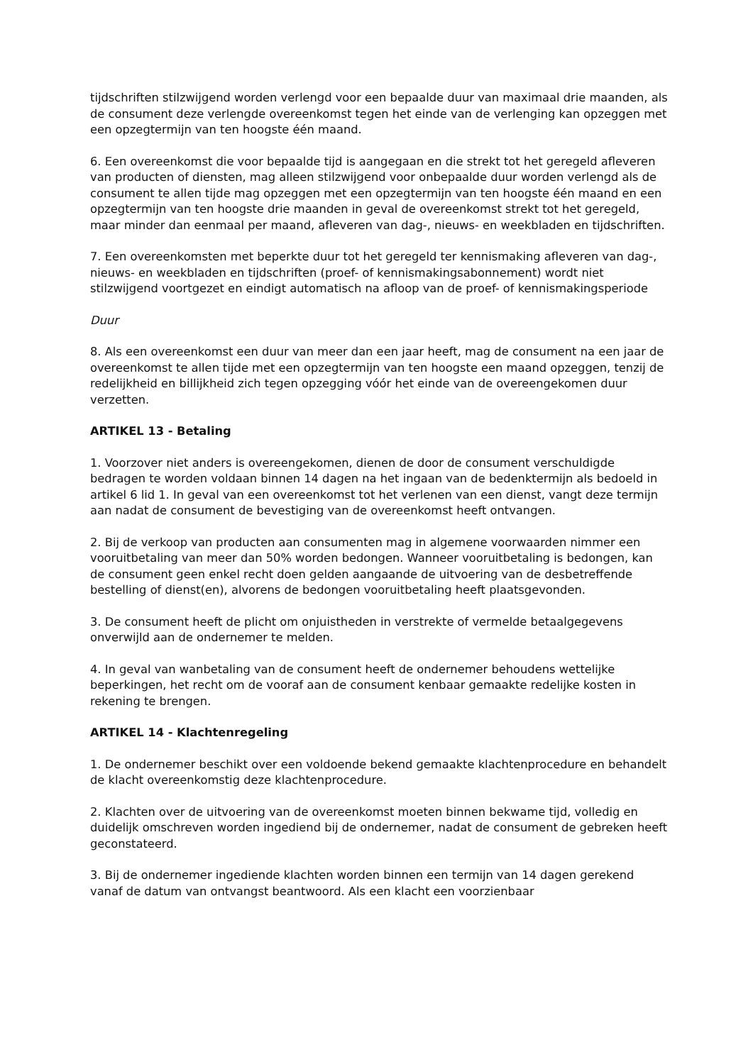tijdschriften stilzwijgend worden verlengd voor een bepaalde duur van maximaal drie maanden, als de consument deze verlengde overeenkomst tegen het einde van de verlenging kan opzeggen met een opzegtermijn van ten hoogste één maand.
6. Een overeenkomst die voor bepaalde tijd is aangegaan en die strekt tot het geregeld afleveren van producten of diensten, mag alleen stilzwijgend voor onbepaalde duur worden verlengd als de consument te allen tijde mag opzeggen met een opzegtermijn van ten hoogste één maand en een opzegtermijn van ten hoogste drie maanden in geval de overeenkomst strekt tot het geregeld, maar minder dan eenmaal per maand, afleveren van dag-, nieuws- en weekbladen en tijdschriften.
7. Een overeenkomsten met beperkte duur tot het geregeld ter kennismaking afleveren van dag-, nieuws- en weekbladen en tijdschriften (proef- of kennismakingsabonnement) wordt niet stilzwijgend voortgezet en eindigt automatisch na afloop van de proef- of kennismakingsperiode
Duur
8. Als een overeenkomst een duur van meer dan een jaar heeft, mag de consument na een jaar de overeenkomst te allen tijde met een opzegtermijn van ten hoogste een maand opzeggen, tenzij de redelijkheid en billijkheid zich tegen opzegging vóór het einde van de overeengekomen duur verzetten.
ARTIKEL 13 - Betaling
1. Voorzover niet anders is overeengekomen, dienen de door de consument verschuldigde bedragen te worden voldaan binnen 14 dagen na het ingaan van de bedenktermijn als bedoeld in artikel 6 lid 1. In geval van een overeenkomst tot het verlenen van een dienst, vangt deze termijn aan nadat de consument de bevestiging van de overeenkomst heeft ontvangen.
2. Bij de verkoop van producten aan consumenten mag in algemene voorwaarden nimmer een vooruitbetaling van meer dan 50% worden bedongen. Wanneer vooruitbetaling is bedongen, kan de consument geen enkel recht doen gelden aangaande de uitvoering van de desbetreffende bestelling of dienst(en), alvorens de bedongen vooruitbetaling heeft plaatsgevonden.
3. De consument heeft de plicht om onjuistheden in verstrekte of vermelde betaalgegevens onverwijld aan de ondernemer te melden.
4. In geval van wanbetaling van de consument heeft de ondernemer behoudens wettelijke beperkingen, het recht om de vooraf aan de consument kenbaar gemaakte redelijke kosten in rekening te brengen.
ARTIKEL 14 - Klachtenregeling
1. De ondernemer beschikt over een voldoende bekend gemaakte klachtenprocedure en behandelt de klacht overeenkomstig deze klachtenprocedure.
2. Klachten over de uitvoering van de overeenkomst moeten binnen bekwame tijd, volledig en duidelijk omschreven worden ingediend bij de ondernemer, nadat de consument de gebreken heeft geconstateerd.
3. Bij de ondernemer ingediende klachten worden binnen een termijn van 14 dagen gerekend vanaf de datum van ontvangst beantwoord. Als een klacht een voorzienbaar